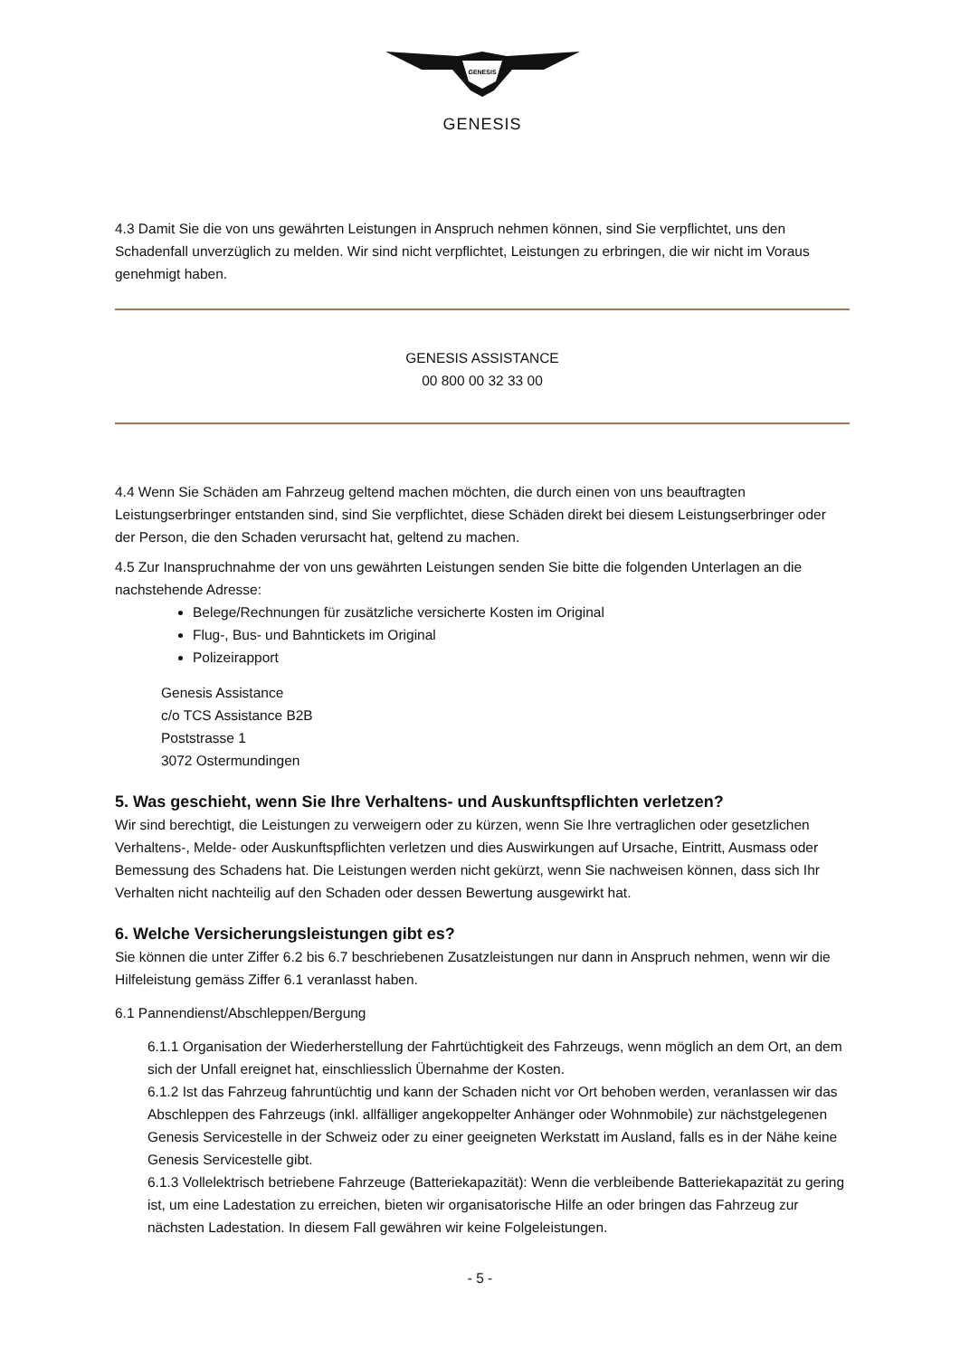GENESIS
GENESIS
4.3 Damit Sie die von uns gewährten Leistungen in Anspruch nehmen können, sind Sie verpflichtet, uns den Schadenfall unverzüglich zu melden. Wir sind nicht verpflichtet, Leistungen zu erbringen, die wir nicht im Voraus genehmigt haben.
GENESIS ASSISTANCE
00 800 00 32 33 00
4.4 Wenn Sie Schäden am Fahrzeug geltend machen möchten, die durch einen von uns beauftragten Leistungserbringer entstanden sind, sind Sie verpflichtet, diese Schäden direkt bei diesem Leistungserbringer oder der Person, die den Schaden verursacht hat, geltend zu machen.
4.5 Zur Inanspruchnahme der von uns gewährten Leistungen senden Sie bitte die folgenden Unterlagen an die nachstehende Adresse:
Belege/Rechnungen für zusätzliche versicherte Kosten im Original
Flug-, Bus- und Bahntickets im Original
Polizeirapport
Genesis Assistance
c/o TCS Assistance B2B
Poststrasse 1
3072 Ostermundingen
5. Was geschieht, wenn Sie Ihre Verhaltens- und Auskunftspflichten verletzen?
Wir sind berechtigt, die Leistungen zu verweigern oder zu kürzen, wenn Sie Ihre vertraglichen oder gesetzlichen Verhaltens-, Melde- oder Auskunftspflichten verletzen und dies Auswirkungen auf Ursache, Eintritt, Ausmass oder Bemessung des Schadens hat. Die Leistungen werden nicht gekürzt, wenn Sie nachweisen können, dass sich Ihr Verhalten nicht nachteilig auf den Schaden oder dessen Bewertung ausgewirkt hat.
6. Welche Versicherungsleistungen gibt es?
Sie können die unter Ziffer 6.2 bis 6.7 beschriebenen Zusatzleistungen nur dann in Anspruch nehmen, wenn wir die Hilfeleistung gemäss Ziffer 6.1 veranlasst haben.
6.1 Pannendienst/Abschleppen/Bergung
6.1.1 Organisation der Wiederherstellung der Fahrtüchtigkeit des Fahrzeugs, wenn möglich an dem Ort, an dem sich der Unfall ereignet hat, einschliesslich Übernahme der Kosten.
6.1.2 Ist das Fahrzeug fahruntüchtig und kann der Schaden nicht vor Ort behoben werden, veranlassen wir das Abschleppen des Fahrzeugs (inkl. allfälliger angekoppelter Anhänger oder Wohnmobile) zur nächstgelegenen Genesis Servicestelle in der Schweiz oder zu einer geeigneten Werkstatt im Ausland, falls es in der Nähe keine Genesis Servicestelle gibt.
6.1.3 Vollelektrisch betriebene Fahrzeuge (Batteriekapazität): Wenn die verbleibende Batteriekapazität zu gering ist, um eine Ladestation zu erreichen, bieten wir organisatorische Hilfe an oder bringen das Fahrzeug zur nächsten Ladestation. In diesem Fall gewähren wir keine Folgeleistungen.
- 5 -